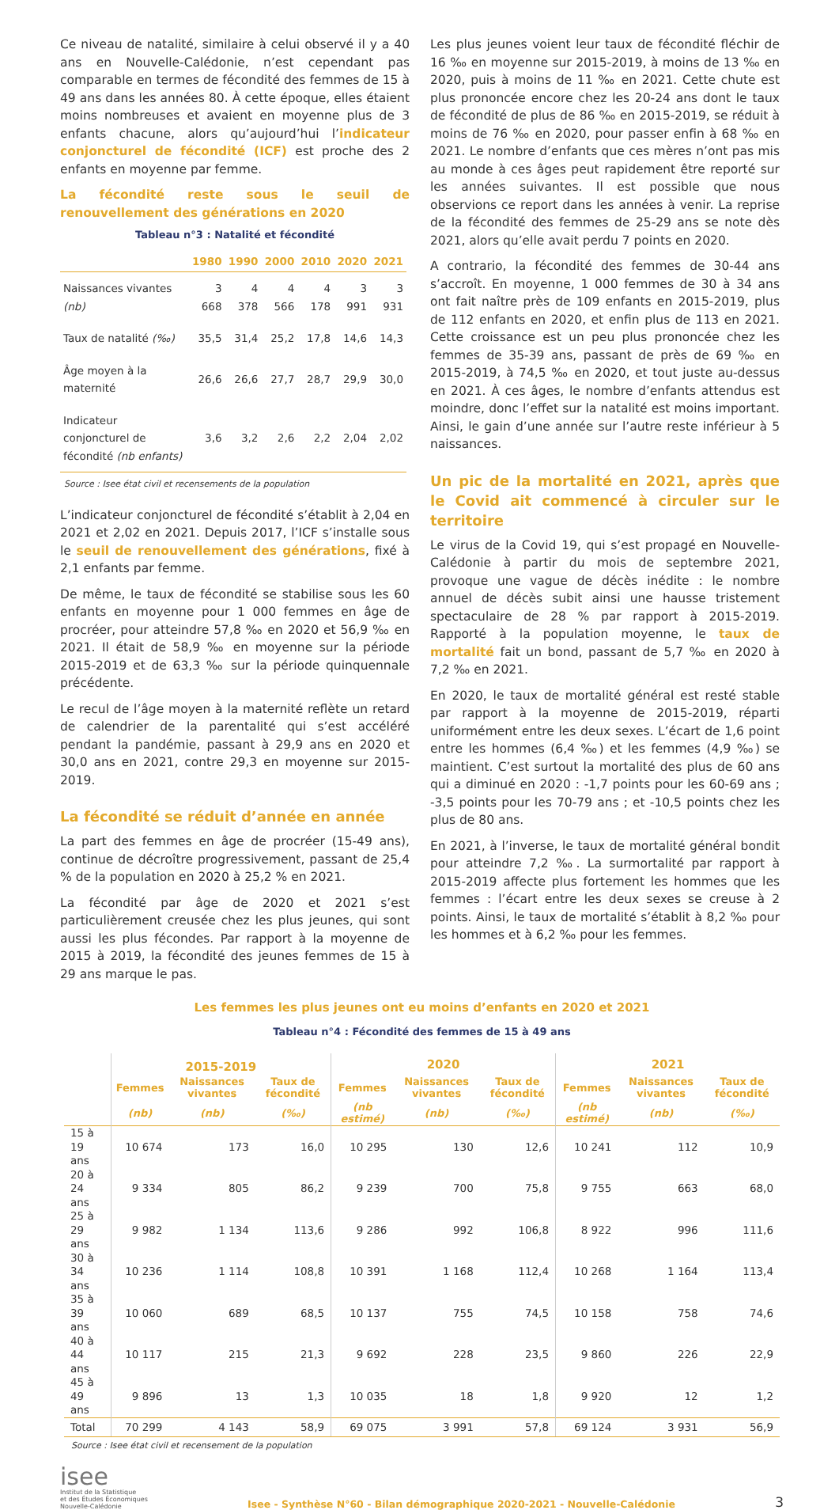Ce niveau de natalité, similaire à celui observé il y a 40 ans en Nouvelle-Calédonie, n’est cependant pas comparable en termes de fécondité des femmes de 15 à 49 ans dans les années 80. À cette époque, elles étaient moins nombreuses et avaient en moyenne plus de 3 enfants chacune, alors qu’aujourd’hui l’indicateur conjoncturel de fécondité (ICF) est proche des 2 enfants en moyenne par femme.
La fécondité reste sous le seuil de renouvellement des générations en 2020
Tableau n°3 : Natalité et fécondité
| | 1980 | 1990 | 2000 | 2010 | 2020 | 2021 |
| --- | --- | --- | --- | --- | --- | --- |
| Naissances vivantes (nb) | 3 668 | 4 378 | 4 566 | 4 178 | 3 991 | 3 931 |
| Taux de natalité (‰) | 35,5 | 31,4 | 25,2 | 17,8 | 14,6 | 14,3 |
| Âge moyen à la maternité | 26,6 | 26,6 | 27,7 | 28,7 | 29,9 | 30,0 |
| Indicateur conjoncturel de fécondité (nb enfants) | 3,6 | 3,2 | 2,6 | 2,2 | 2,04 | 2,02 |
Source : Isee état civil et recensements de la population
L’indicateur conjoncturel de fécondité s’établit à 2,04 en 2021 et 2,02 en 2021. Depuis 2017, l’ICF s’installe sous le seuil de renouvellement des générations, fixé à 2,1 enfants par femme.
De même, le taux de fécondité se stabilise sous les 60 enfants en moyenne pour 1 000 femmes en âge de procréer, pour atteindre 57,8 ‰ en 2020 et 56,9 ‰ en 2021. Il était de 58,9 ‰ en moyenne sur la période 2015-2019 et de 63,3 ‰ sur la période quinquennale précédente.
Le recul de l’âge moyen à la maternité reflète un retard de calendrier de la parentalité qui s’est accéléré pendant la pandémie, passant à 29,9 ans en 2020 et 30,0 ans en 2021, contre 29,3 en moyenne sur 2015-2019.
La fécondité se réduit d’année en année
La part des femmes en âge de procréer (15-49 ans), continue de décroître progressivement, passant de 25,4 % de la population en 2020 à 25,2 % en 2021.
La fécondité par âge de 2020 et 2021 s’est particulièrement creusée chez les plus jeunes, qui sont aussi les plus fécondes. Par rapport à la moyenne de 2015 à 2019, la fécondité des jeunes femmes de 15 à 29 ans marque le pas.
Les plus jeunes voient leur taux de fécondité fléchir de 16 ‰ en moyenne sur 2015-2019, à moins de 13 ‰ en 2020, puis à moins de 11 ‰ en 2021. Cette chute est plus prononcée encore chez les 20-24 ans dont le taux de fécondité de plus de 86 ‰ en 2015-2019, se réduit à moins de 76 ‰ en 2020, pour passer enfin à 68 ‰ en 2021. Le nombre d’enfants que ces mères n’ont pas mis au monde à ces âges peut rapidement être reporté sur les années suivantes. Il est possible que nous observions ce report dans les années à venir. La reprise de la fécondité des femmes de 25-29 ans se note dès 2021, alors qu’elle avait perdu 7 points en 2020.
A contrario, la fécondité des femmes de 30-44 ans s’accroît. En moyenne, 1 000 femmes de 30 à 34 ans ont fait naître près de 109 enfants en 2015-2019, plus de 112 enfants en 2020, et enfin plus de 113 en 2021. Cette croissance est un peu plus prononcée chez les femmes de 35-39 ans, passant de près de 69 ‰ en 2015-2019, à 74,5 ‰ en 2020, et tout juste au-dessus en 2021. À ces âges, le nombre d’enfants attendus est moindre, donc l’effet sur la natalité est moins important. Ainsi, le gain d’une année sur l’autre reste inférieur à 5 naissances.
Un pic de la mortalité en 2021, après que le Covid ait commencé à circuler sur le territoire
Le virus de la Covid 19, qui s’est propagé en Nouvelle-Calédonie à partir du mois de septembre 2021, provoque une vague de décès inédite : le nombre annuel de décès subit ainsi une hausse tristement spectaculaire de 28 % par rapport à 2015-2019. Rapporté à la population moyenne, le taux de mortalité fait un bond, passant de 5,7 ‰ en 2020 à 7,2 ‰ en 2021.
En 2020, le taux de mortalité général est resté stable par rapport à la moyenne de 2015-2019, réparti uniformément entre les deux sexes. L’écart de 1,6 point entre les hommes (6,4 ‰) et les femmes (4,9 ‰) se maintient. C’est surtout la mortalité des plus de 60 ans qui a diminué en 2020 : -1,7 points pour les 60-69 ans ; -3,5 points pour les 70-79 ans ; et -10,5 points chez les plus de 80 ans.
En 2021, à l’inverse, le taux de mortalité général bondit pour atteindre 7,2 ‰. La surmortalité par rapport à 2015-2019 affecte plus fortement les hommes que les femmes : l’écart entre les deux sexes se creuse à 2 points. Ainsi, le taux de mortalité s’établit à 8,2 ‰ pour les hommes et à 6,2 ‰ pour les femmes.
Les femmes les plus jeunes ont eu moins d’enfants en 2020 et 2021
Tableau n°4 : Fécondité des femmes de 15 à 49 ans
| | 2015-2019 | | | 2020 | | | 2021 | | |
| --- | --- | --- | --- | --- | --- | --- | --- | --- | --- |
| | Femmes | Naissances vivantes | Taux de fécondité | Femmes | Naissances vivantes | Taux de fécondité | Femmes | Naissances vivantes | Taux de fécondité |
| | (nb) | (nb) | (‰) | (nb estimé) | (nb) | (‰) | (nb estimé) | (nb) | (‰) |
| 15 à 19 ans | 10 674 | 173 | 16,0 | 10 295 | 130 | 12,6 | 10 241 | 112 | 10,9 |
| 20 à 24 ans | 9 334 | 805 | 86,2 | 9 239 | 700 | 75,8 | 9 755 | 663 | 68,0 |
| 25 à 29 ans | 9 982 | 1 134 | 113,6 | 9 286 | 992 | 106,8 | 8 922 | 996 | 111,6 |
| 30 à 34 ans | 10 236 | 1 114 | 108,8 | 10 391 | 1 168 | 112,4 | 10 268 | 1 164 | 113,4 |
| 35 à 39 ans | 10 060 | 689 | 68,5 | 10 137 | 755 | 74,5 | 10 158 | 758 | 74,6 |
| 40 à 44 ans | 10 117 | 215 | 21,3 | 9 692 | 228 | 23,5 | 9 860 | 226 | 22,9 |
| 45 à 49 ans | 9 896 | 13 | 1,3 | 10 035 | 18 | 1,8 | 9 920 | 12 | 1,2 |
| Total | 70 299 | 4 143 | 58,9 | 69 075 | 3 991 | 57,8 | 69 124 | 3 931 | 56,9 |
Source : Isee état civil et recensement de la population
isee
Institut de la Statistique
et des Études Économiques
Nouvelle-Calédonie
Isee - Synthèse N°60 - Bilan démographique 2020-2021 - Nouvelle-Calédonie
3